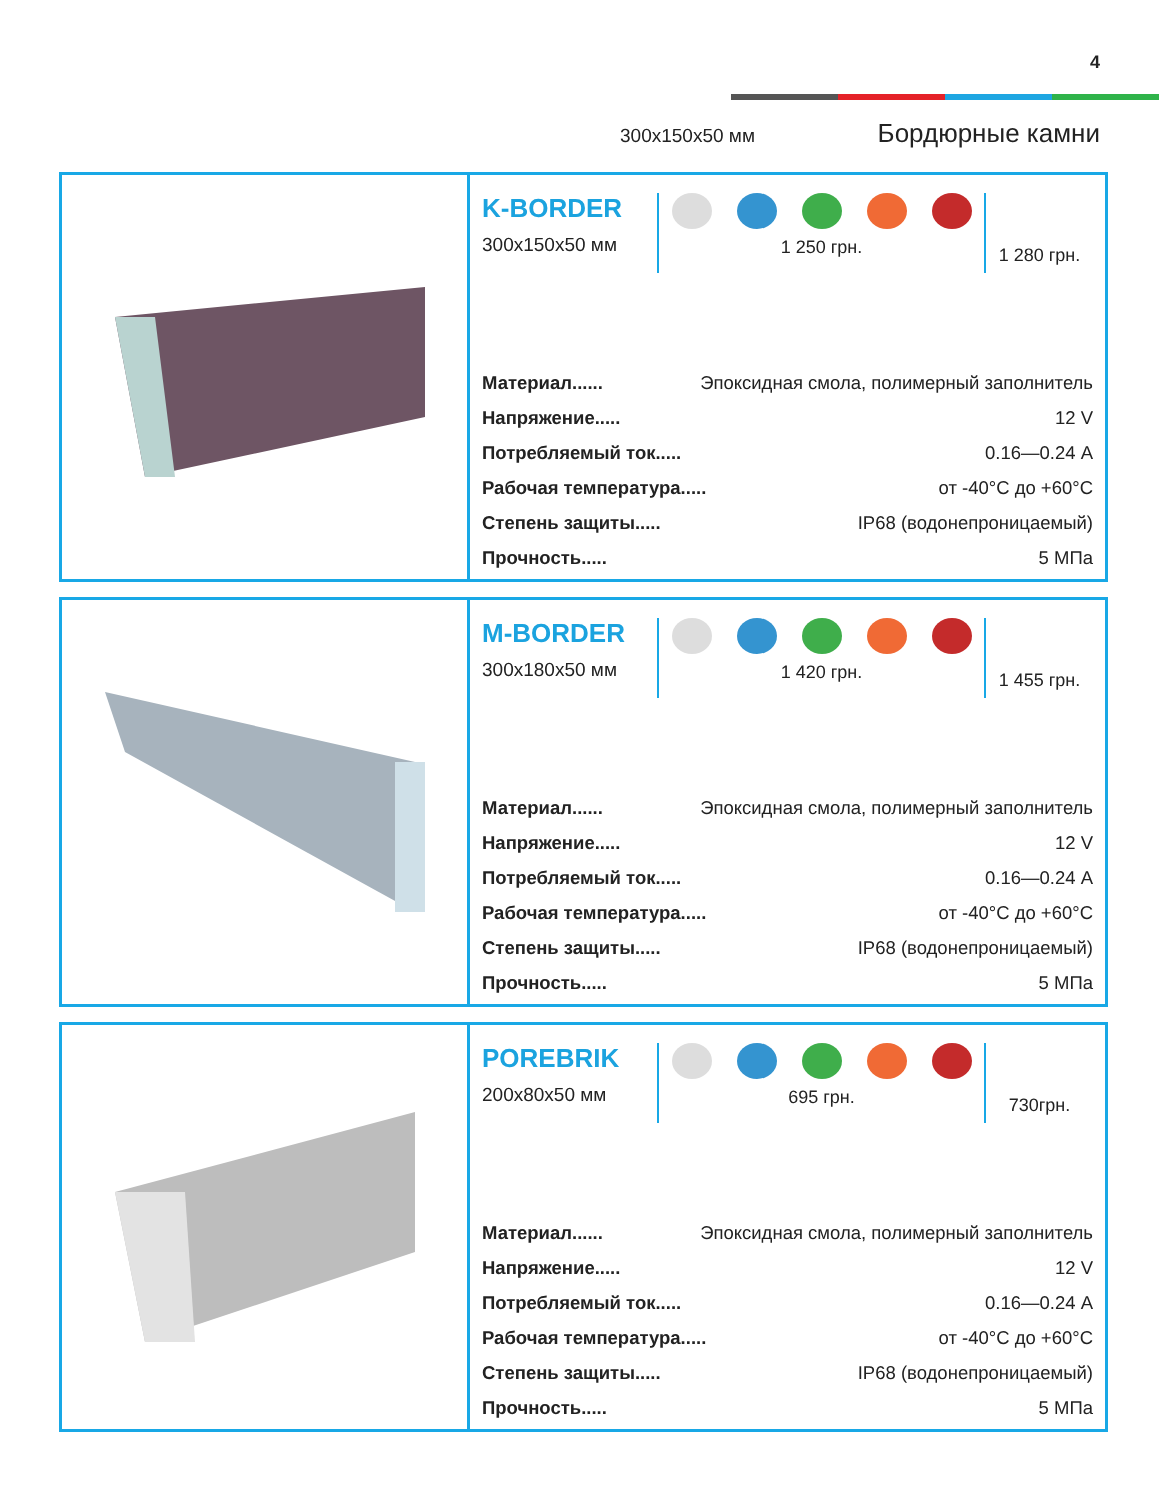4
300x150x50 мм Бордюрные камни
K-BORDER
300x150x50 мм
1 250 грн.
1 280 грн.
Материал...... Эпоксидная смола, полимерный заполнитель
Напряжение..... 12 V
Потребляемый ток..... 0.16—0.24 А
Рабочая температура..... от -40°С до +60°С
Степень защиты..... IP68 (водонепроницаемый)
Прочность..... 5 МПа
M-BORDER
300x180x50 мм
1 420 грн.
1 455 грн.
Материал...... Эпоксидная смола, полимерный заполнитель
Напряжение..... 12 V
Потребляемый ток..... 0.16—0.24 А
Рабочая температура..... от -40°С до +60°С
Степень защиты..... IP68 (водонепроницаемый)
Прочность..... 5 МПа
POREBRIK
200x80x50 мм
695 грн.
730грн.
Материал...... Эпоксидная смола, полимерный заполнитель
Напряжение..... 12 V
Потребляемый ток..... 0.16—0.24 А
Рабочая температура..... от -40°С до +60°С
Степень защиты..... IP68 (водонепроницаемый)
Прочность..... 5 МПа